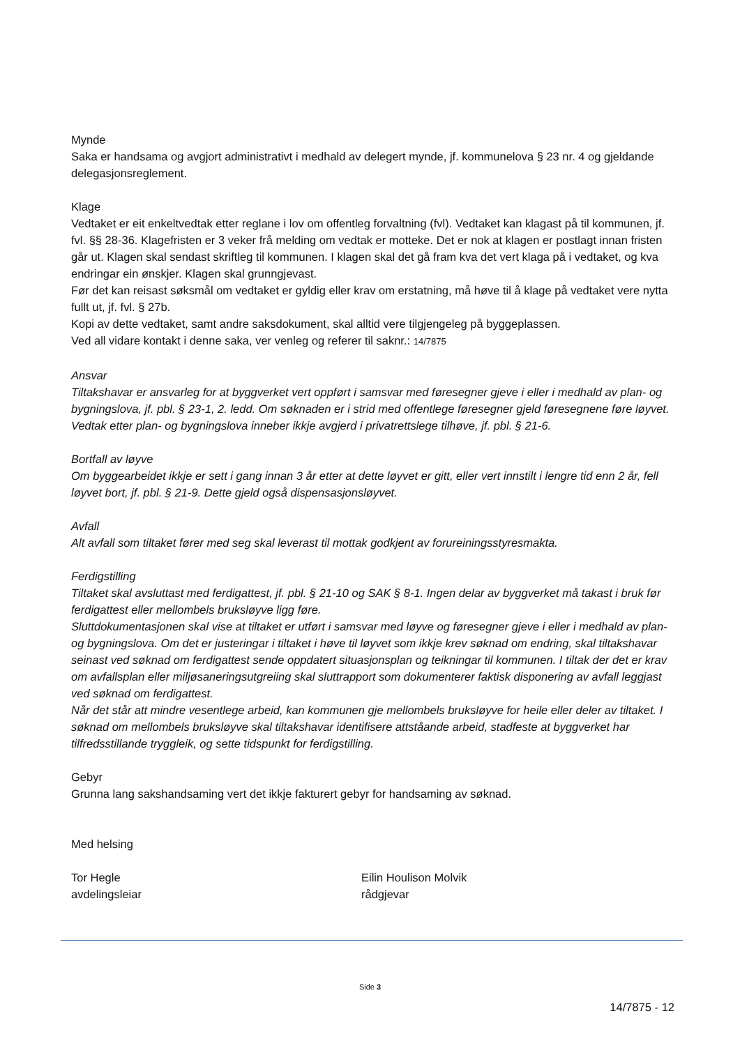Mynde
Saka er handsama og avgjort administrativt i medhald av delegert mynde, jf. kommunelova § 23 nr. 4 og gjeldande delegasjonsreglement.
Klage
Vedtaket er eit enkeltvedtak etter reglane i lov om offentleg forvaltning (fvl). Vedtaket kan klagast på til kommunen, jf. fvl. §§ 28-36. Klagefristen er 3 veker frå melding om vedtak er motteke. Det er nok at klagen er postlagt innan fristen går ut. Klagen skal sendast skriftleg til kommunen. I klagen skal det gå fram kva det vert klaga på i vedtaket, og kva endringar ein ønskjer. Klagen skal grunngjevast.
Før det kan reisast søksmål om vedtaket er gyldig eller krav om erstatning, må høve til å klage på vedtaket vere nytta fullt ut, jf. fvl. § 27b.
Kopi av dette vedtaket, samt andre saksdokument, skal alltid vere tilgjengeleg på byggeplassen.
Ved all vidare kontakt i denne saka, ver venleg og referer til saknr.: 14/7875
Ansvar
Tiltakshavar er ansvarleg for at byggverket vert oppført i samsvar med føresegner gjeve i eller i medhald av plan- og bygningslova, jf. pbl. § 23-1, 2. ledd. Om søknaden er i strid med offentlege føresegner gjeld føresegnene føre løyvet. Vedtak etter plan- og bygningslova inneber ikkje avgjerd i privatrettslege tilhøve, jf. pbl. § 21-6.
Bortfall av løyve
Om byggearbeidet ikkje er sett i gang innan 3 år etter at dette løyvet er gitt, eller vert innstilt i lengre tid enn 2 år, fell løyvet bort, jf. pbl. § 21-9. Dette gjeld også dispensasjonsløyvet.
Avfall
Alt avfall som tiltaket fører med seg skal leverast til mottak godkjent av forureiningsstyresmakta.
Ferdigstilling
Tiltaket skal avsluttast med ferdigattest, jf. pbl. § 21-10 og SAK § 8-1. Ingen delar av byggverket må takast i bruk før ferdigattest eller mellombels bruksløyve ligg føre.
Sluttdokumentasjonen skal vise at tiltaket er utført i samsvar med løyve og føresegner gjeve i eller i medhald av plan- og bygningslova. Om det er justeringar i tiltaket i høve til løyvet som ikkje krev søknad om endring, skal tiltakshavar seinast ved søknad om ferdigattest sende oppdatert situasjonsplan og teikningar til kommunen. I tiltak der det er krav om avfallsplan eller miljøsaneringsutgreiing skal sluttrapport som dokumenterer faktisk disponering av avfall leggjast ved søknad om ferdigattest.
Når det står att mindre vesentlege arbeid, kan kommunen gje mellombels bruksløyve for heile eller deler av tiltaket. I søknad om mellombels bruksløyve skal tiltakshavar identifisere attståande arbeid, stadfeste at byggverket har tilfredsstillande tryggleik, og sette tidspunkt for ferdigstilling.
Gebyr
Grunna lang sakshandsaming vert det ikkje fakturert gebyr for handsaming av søknad.
Med helsing
Tor Hegle
avdelingsleiar
Eilin Houlison Molvik
rådgjevar
Side 3
14/7875 - 12